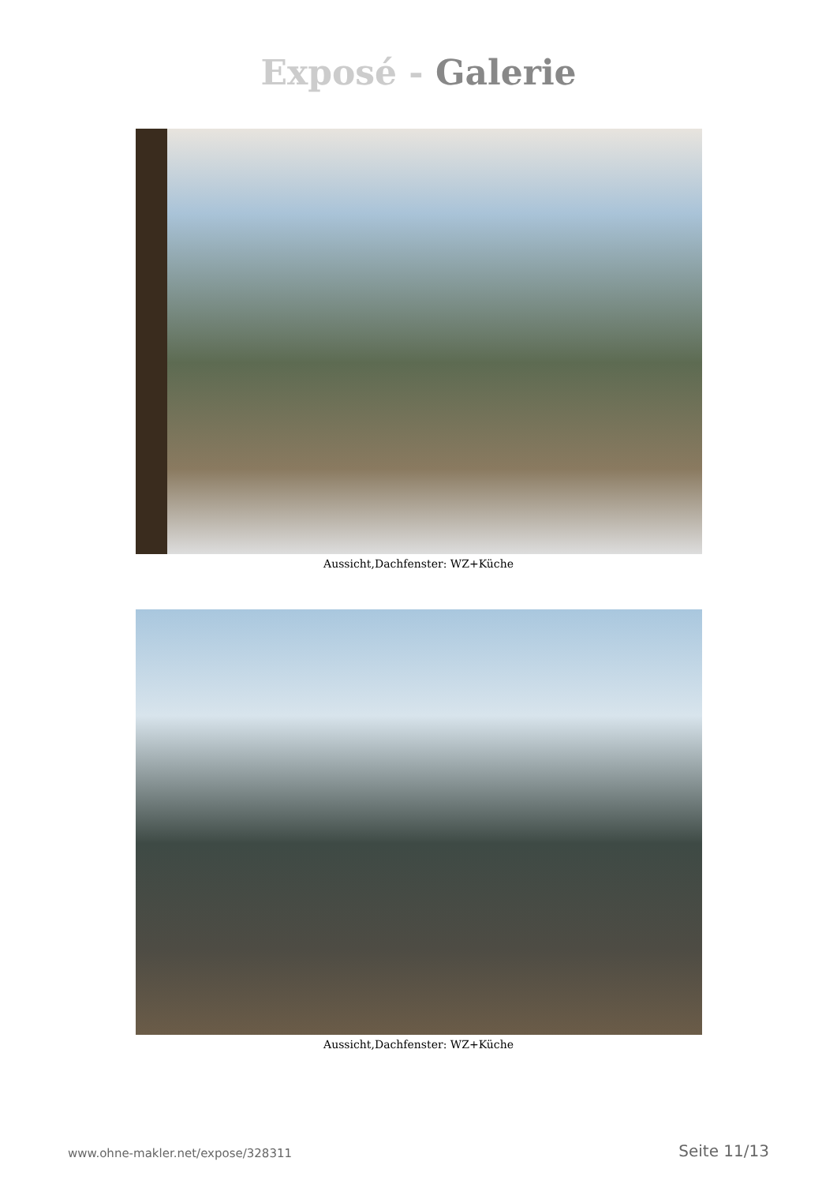Exposé - Galerie
Aussicht,Dachfenster: WZ+Küche
Aussicht,Dachfenster: WZ+Küche
www.ohne-makler.net/expose/328311 Seite 11/13